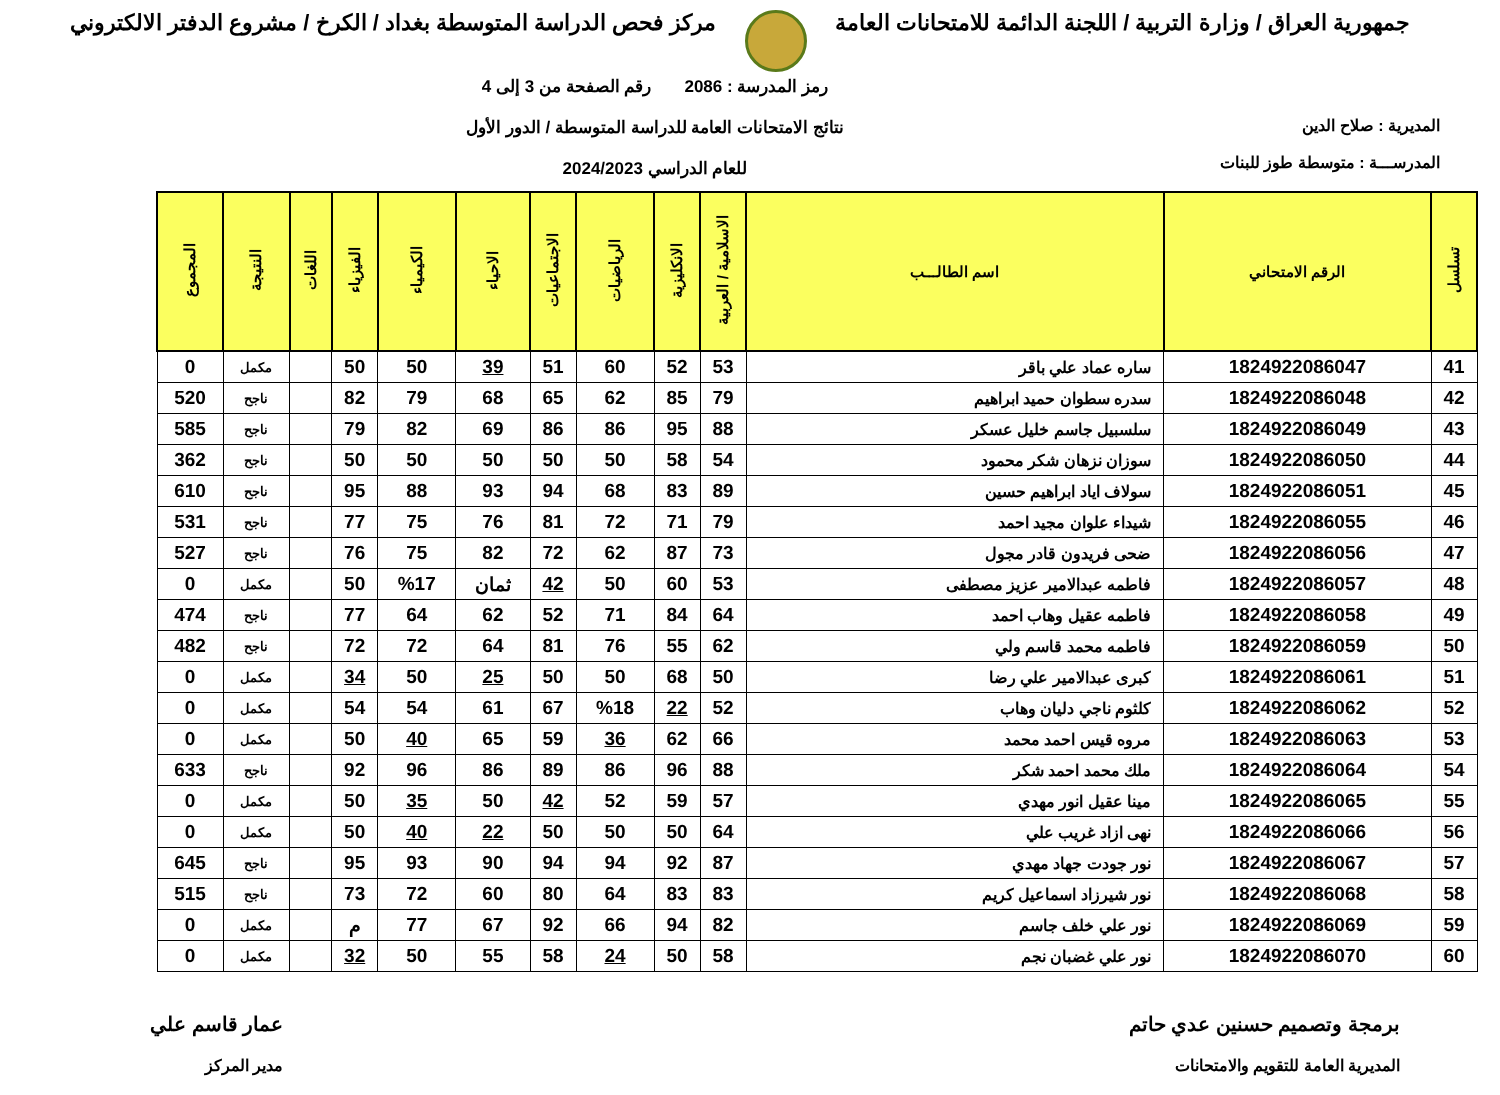جمهورية العراق / وزارة التربية / اللجنة الدائمة للامتحانات العامة
مركز فحص الدراسة المتوسطة بغداد / الكرخ / مشروع الدفتر الالكتروني
المديرية : صلاح الدين
المدرســـة : متوسطة طوز للبنات
رمز المدرسة : 2086 رقم الصفحة من 3 إلى 4
نتائج الامتحانات العامة للدراسة المتوسطة / الدور الأول
للعام الدراسي 2024/2023
| تسلسل | الرقم الامتحاني | اسم الطالـــب | الاسلامية / العربية | الانكليزية | الرياضيات | الاجتماعيات | الاحياء | الكيمياء | الفيزياء | اللغات | النتيجة | المجموع |
| --- | --- | --- | --- | --- | --- | --- | --- | --- | --- | --- | --- | --- |
| 41 | 1824922086047 | ساره عماد علي باقر | 53 | 52 | 60 | 51 | 39 | 50 | 50 | | مكمل | 0 |
| 42 | 1824922086048 | سدره سطوان حميد ابراهيم | 79 | 85 | 62 | 65 | 68 | 79 | 82 | | ناجح | 520 |
| 43 | 1824922086049 | سلسبيل جاسم خليل عسكر | 88 | 95 | 86 | 86 | 69 | 82 | 79 | | ناجح | 585 |
| 44 | 1824922086050 | سوزان نزهان شكر محمود | 54 | 58 | 50 | 50 | 50 | 50 | 50 | | ناجح | 362 |
| 45 | 1824922086051 | سولاف اياد ابراهيم حسين | 89 | 83 | 68 | 94 | 93 | 88 | 95 | | ناجح | 610 |
| 46 | 1824922086055 | شيداء علوان مجيد احمد | 79 | 71 | 72 | 81 | 76 | 75 | 77 | | ناجح | 531 |
| 47 | 1824922086056 | ضحى فريدون قادر مجول | 73 | 87 | 62 | 72 | 82 | 75 | 76 | | ناجح | 527 |
| 48 | 1824922086057 | فاطمه عبدالامير عزيز مصطفى | 53 | 60 | 50 | 42 | ثمان | %17 | 50 | | مكمل | 0 |
| 49 | 1824922086058 | فاطمه عقيل وهاب احمد | 64 | 84 | 71 | 52 | 62 | 64 | 77 | | ناجح | 474 |
| 50 | 1824922086059 | فاطمه محمد قاسم ولي | 62 | 55 | 76 | 81 | 64 | 72 | 72 | | ناجح | 482 |
| 51 | 1824922086061 | كبرى عبدالامير علي رضا | 50 | 68 | 50 | 50 | 25 | 50 | 34 | | مكمل | 0 |
| 52 | 1824922086062 | كلثوم ناجي دليان وهاب | 52 | 22 | %18 | 67 | 61 | 54 | 54 | | مكمل | 0 |
| 53 | 1824922086063 | مروه قيس احمد محمد | 66 | 62 | 36 | 59 | 65 | 40 | 50 | | مكمل | 0 |
| 54 | 1824922086064 | ملك محمد احمد شكر | 88 | 96 | 86 | 89 | 86 | 96 | 92 | | ناجح | 633 |
| 55 | 1824922086065 | مينا عقيل انور مهدي | 57 | 59 | 52 | 42 | 50 | 35 | 50 | | مكمل | 0 |
| 56 | 1824922086066 | نهى ازاد غريب علي | 64 | 50 | 50 | 50 | 22 | 40 | 50 | | مكمل | 0 |
| 57 | 1824922086067 | نور جودت جهاد مهدي | 87 | 92 | 94 | 94 | 90 | 93 | 95 | | ناجح | 645 |
| 58 | 1824922086068 | نور شيرزاد اسماعيل كريم | 83 | 83 | 64 | 80 | 60 | 72 | 73 | | ناجح | 515 |
| 59 | 1824922086069 | نور علي خلف جاسم | 82 | 94 | 66 | 92 | 67 | 77 | م | | مكمل | 0 |
| 60 | 1824922086070 | نور علي غضبان نجم | 58 | 50 | 24 | 58 | 55 | 50 | 32 | | مكمل | 0 |
برمجة وتصميم حسنين عدي حاتم
المديرية العامة للتقويم والامتحانات
عمار قاسم علي
مدير المركز